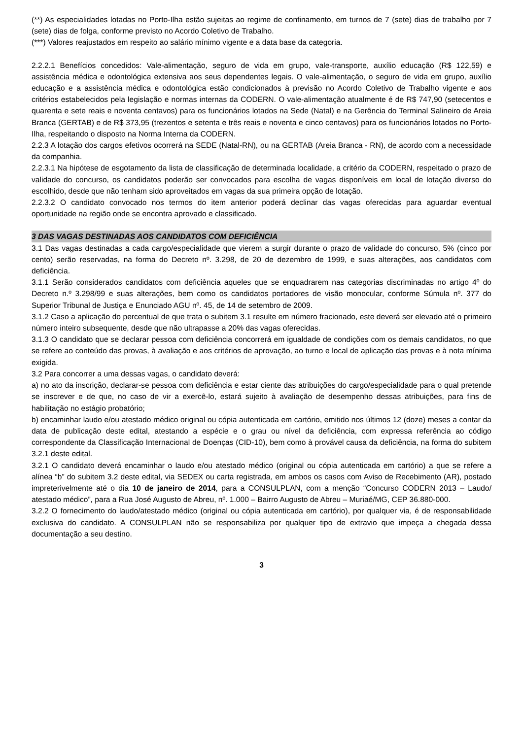(**) As especialidades lotadas no Porto-Ilha estão sujeitas ao regime de confinamento, em turnos de 7 (sete) dias de trabalho por 7 (sete) dias de folga, conforme previsto no Acordo Coletivo de Trabalho.
(***) Valores reajustados em respeito ao salário mínimo vigente e a data base da categoria.
2.2.2.1 Benefícios concedidos: Vale-alimentação, seguro de vida em grupo, vale-transporte, auxílio educação (R$ 122,59) e assistência médica e odontológica extensiva aos seus dependentes legais. O vale-alimentação, o seguro de vida em grupo, auxílio educação e a assistência médica e odontológica estão condicionados à previsão no Acordo Coletivo de Trabalho vigente e aos critérios estabelecidos pela legislação e normas internas da CODERN. O vale-alimentação atualmente é de R$ 747,90 (setecentos e quarenta e sete reais e noventa centavos) para os funcionários lotados na Sede (Natal) e na Gerência do Terminal Salineiro de Areia Branca (GERTAB) e de R$ 373,95 (trezentos e setenta e três reais e noventa e cinco centavos) para os funcionários lotados no Porto-Ilha, respeitando o disposto na Norma Interna da CODERN.
2.2.3 A lotação dos cargos efetivos ocorrerá na SEDE (Natal-RN), ou na GERTAB (Areia Branca - RN), de acordo com a necessidade da companhia.
2.2.3.1 Na hipótese de esgotamento da lista de classificação de determinada localidade, a critério da CODERN, respeitado o prazo de validade do concurso, os candidatos poderão ser convocados para escolha de vagas disponíveis em local de lotação diverso do escolhido, desde que não tenham sido aproveitados em vagas da sua primeira opção de lotação.
2.2.3.2 O candidato convocado nos termos do item anterior poderá declinar das vagas oferecidas para aguardar eventual oportunidade na região onde se encontra aprovado e classificado.
3 DAS VAGAS DESTINADAS AOS CANDIDATOS COM DEFICIÊNCIA
3.1 Das vagas destinadas a cada cargo/especialidade que vierem a surgir durante o prazo de validade do concurso, 5% (cinco por cento) serão reservadas, na forma do Decreto nº. 3.298, de 20 de dezembro de 1999, e suas alterações, aos candidatos com deficiência.
3.1.1 Serão considerados candidatos com deficiência aqueles que se enquadrarem nas categorias discriminadas no artigo 4º do Decreto n.º 3.298/99 e suas alterações, bem como os candidatos portadores de visão monocular, conforme Súmula nº. 377 do Superior Tribunal de Justiça e Enunciado AGU nº. 45, de 14 de setembro de 2009.
3.1.2 Caso a aplicação do percentual de que trata o subitem 3.1 resulte em número fracionado, este deverá ser elevado até o primeiro número inteiro subsequente, desde que não ultrapasse a 20% das vagas oferecidas.
3.1.3 O candidato que se declarar pessoa com deficiência concorrerá em igualdade de condições com os demais candidatos, no que se refere ao conteúdo das provas, à avaliação e aos critérios de aprovação, ao turno e local de aplicação das provas e à nota mínima exigida.
3.2 Para concorrer a uma dessas vagas, o candidato deverá:
a) no ato da inscrição, declarar-se pessoa com deficiência e estar ciente das atribuições do cargo/especialidade para o qual pretende se inscrever e de que, no caso de vir a exercê-lo, estará sujeito à avaliação de desempenho dessas atribuições, para fins de habilitação no estágio probatório;
b) encaminhar laudo e/ou atestado médico original ou cópia autenticada em cartório, emitido nos últimos 12 (doze) meses a contar da data de publicação deste edital, atestando a espécie e o grau ou nível da deficiência, com expressa referência ao código correspondente da Classificação Internacional de Doenças (CID-10), bem como à provável causa da deficiência, na forma do subitem 3.2.1 deste edital.
3.2.1 O candidato deverá encaminhar o laudo e/ou atestado médico (original ou cópia autenticada em cartório) a que se refere a alínea “b” do subitem 3.2 deste edital, via SEDEX ou carta registrada, em ambos os casos com Aviso de Recebimento (AR), postado impreterivelmente até o dia 10 de janeiro de 2014, para a CONSULPLAN, com a menção “Concurso CODERN 2013 – Laudo/ atestado médico”, para a Rua José Augusto de Abreu, nº. 1.000 – Bairro Augusto de Abreu – Muriaé/MG, CEP 36.880-000.
3.2.2 O fornecimento do laudo/atestado médico (original ou cópia autenticada em cartório), por qualquer via, é de responsabilidade exclusiva do candidato. A CONSULPLAN não se responsabiliza por qualquer tipo de extravio que impeça a chegada dessa documentação a seu destino.
3